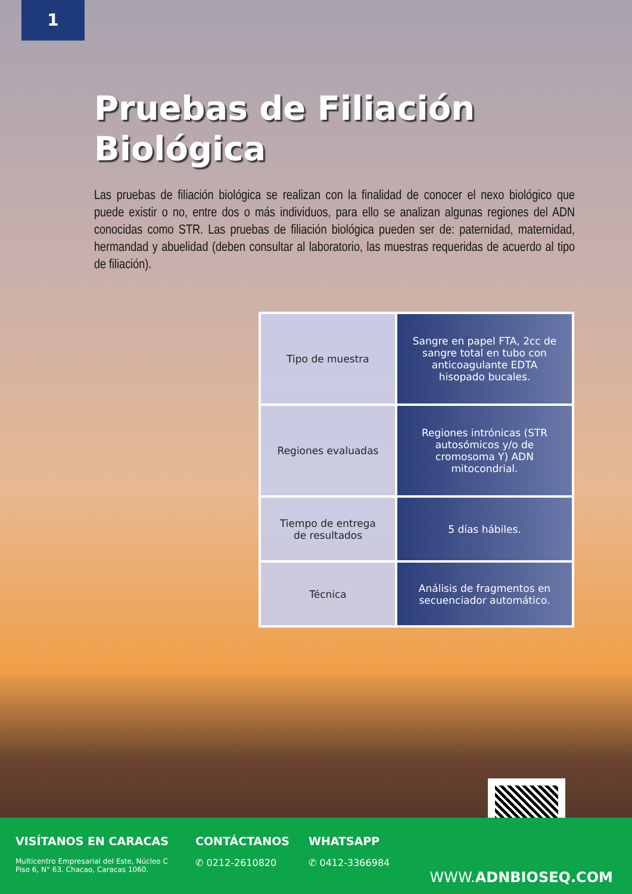1
Pruebas de Filiación
Biológica
Las pruebas de filiación biológica se realizan con la finalidad de conocer el nexo biológico que puede existir o no, entre dos o más individuos, para ello se analizan algunas regiones del ADN conocidas como STR. Las pruebas de filiación biológica pueden ser de: paternidad, maternidad, hermandad y abuelidad (deben consultar al laboratorio, las muestras requeridas de acuerdo al tipo de filiación).
| Tipo de muestra | Sangre en papel FTA, 2cc de sangre total en tubo con anticoagulante EDTA hisopado bucales. |
| Regiones evaluadas | Regiones intrónicas (STR autosómicos y/o de cromosoma Y) ADN mitocondrial. |
| Tiempo de entrega de resultados | 5 días hábiles. |
| Técnica | Análisis de fragmentos en secuenciador automático. |
VISÍTANOS EN CARACAS
Multicentro Empresarial del Este, Núcleo C
Piso 6, N° 63. Chacao, Caracas 1060.
CONTÁCTANOS
✆ 0212-2610820
WHATSAPP
✆ 0412-3366984
WWW.ADNBIOSEQ.COM